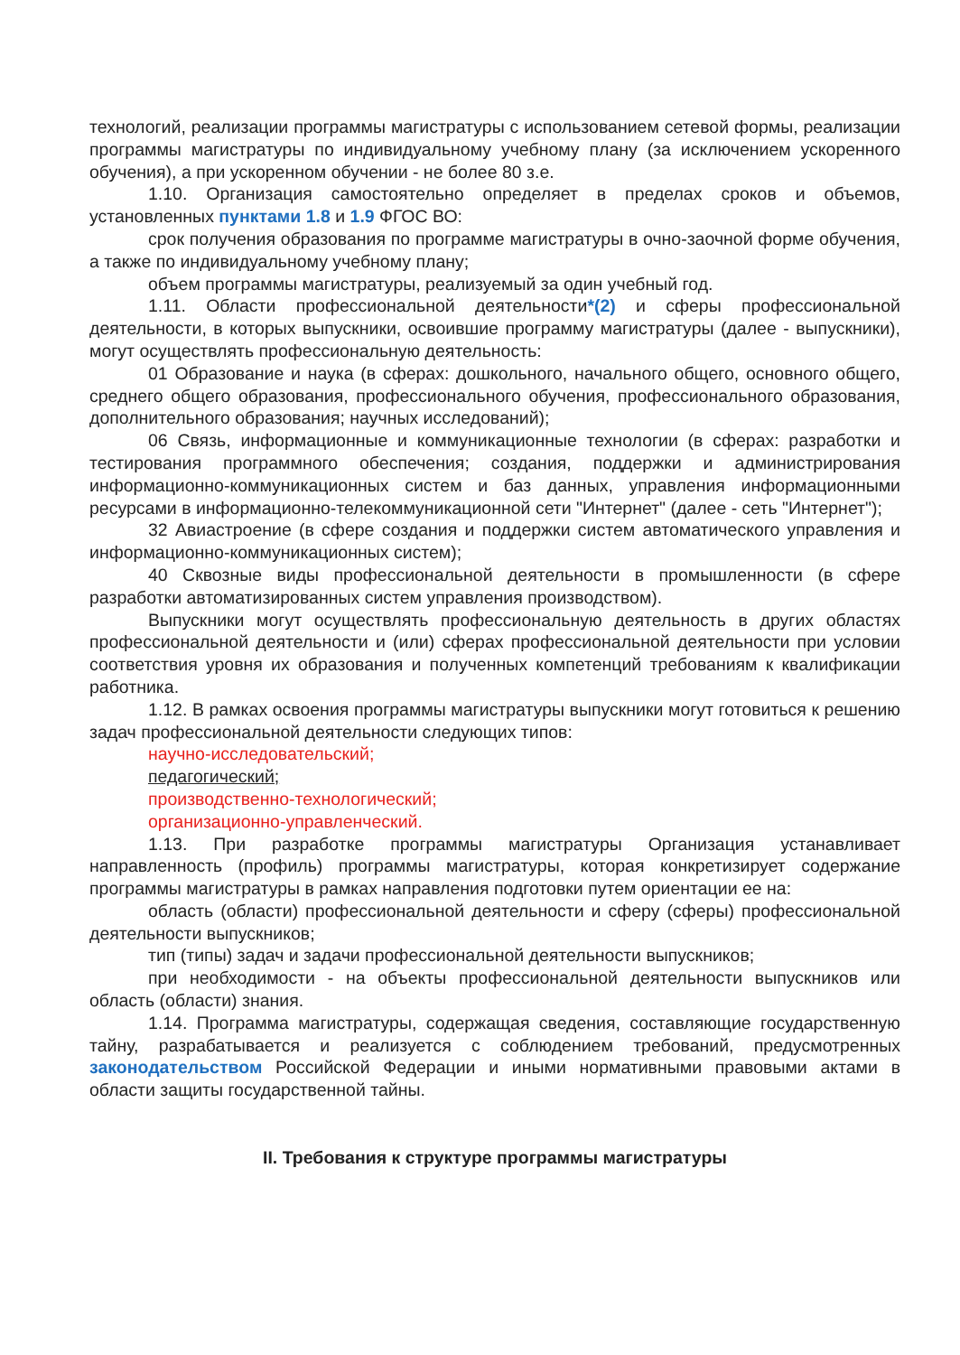технологий, реализации программы магистратуры с использованием сетевой формы, реализации программы магистратуры по индивидуальному учебному плану (за исключением ускоренного обучения), а при ускоренном обучении - не более 80 з.е.
1.10. Организация самостоятельно определяет в пределах сроков и объемов, установленных пунктами 1.8 и 1.9 ФГОС ВО:
срок получения образования по программе магистратуры в очно-заочной форме обучения, а также по индивидуальному учебному плану;
объем программы магистратуры, реализуемый за один учебный год.
1.11. Области профессиональной деятельности*(2) и сферы профессиональной деятельности, в которых выпускники, освоившие программу магистратуры (далее - выпускники), могут осуществлять профессиональную деятельность:
01 Образование и наука (в сферах: дошкольного, начального общего, основного общего, среднего общего образования, профессионального обучения, профессионального образования, дополнительного образования; научных исследований);
06 Связь, информационные и коммуникационные технологии (в сферах: разработки и тестирования программного обеспечения; создания, поддержки и администрирования информационно-коммуникационных систем и баз данных, управления информационными ресурсами в информационно-телекоммуникационной сети "Интернет" (далее - сеть "Интернет");
32 Авиастроение (в сфере создания и поддержки систем автоматического управления и информационно-коммуникационных систем);
40 Сквозные виды профессиональной деятельности в промышленности (в сфере разработки автоматизированных систем управления производством).
Выпускники могут осуществлять профессиональную деятельность в других областях профессиональной деятельности и (или) сферах профессиональной деятельности при условии соответствия уровня их образования и полученных компетенций требованиям к квалификации работника.
1.12. В рамках освоения программы магистратуры выпускники могут готовиться к решению задач профессиональной деятельности следующих типов:
научно-исследовательский;
педагогический;
производственно-технологический;
организационно-управленческий.
1.13. При разработке программы магистратуры Организация устанавливает направленность (профиль) программы магистратуры, которая конкретизирует содержание программы магистратуры в рамках направления подготовки путем ориентации ее на:
область (области) профессиональной деятельности и сферу (сферы) профессиональной деятельности выпускников;
тип (типы) задач и задачи профессиональной деятельности выпускников;
при необходимости - на объекты профессиональной деятельности выпускников или область (области) знания.
1.14. Программа магистратуры, содержащая сведения, составляющие государственную тайну, разрабатывается и реализуется с соблюдением требований, предусмотренных законодательством Российской Федерации и иными нормативными правовыми актами в области защиты государственной тайны.
II. Требования к структуре программы магистратуры